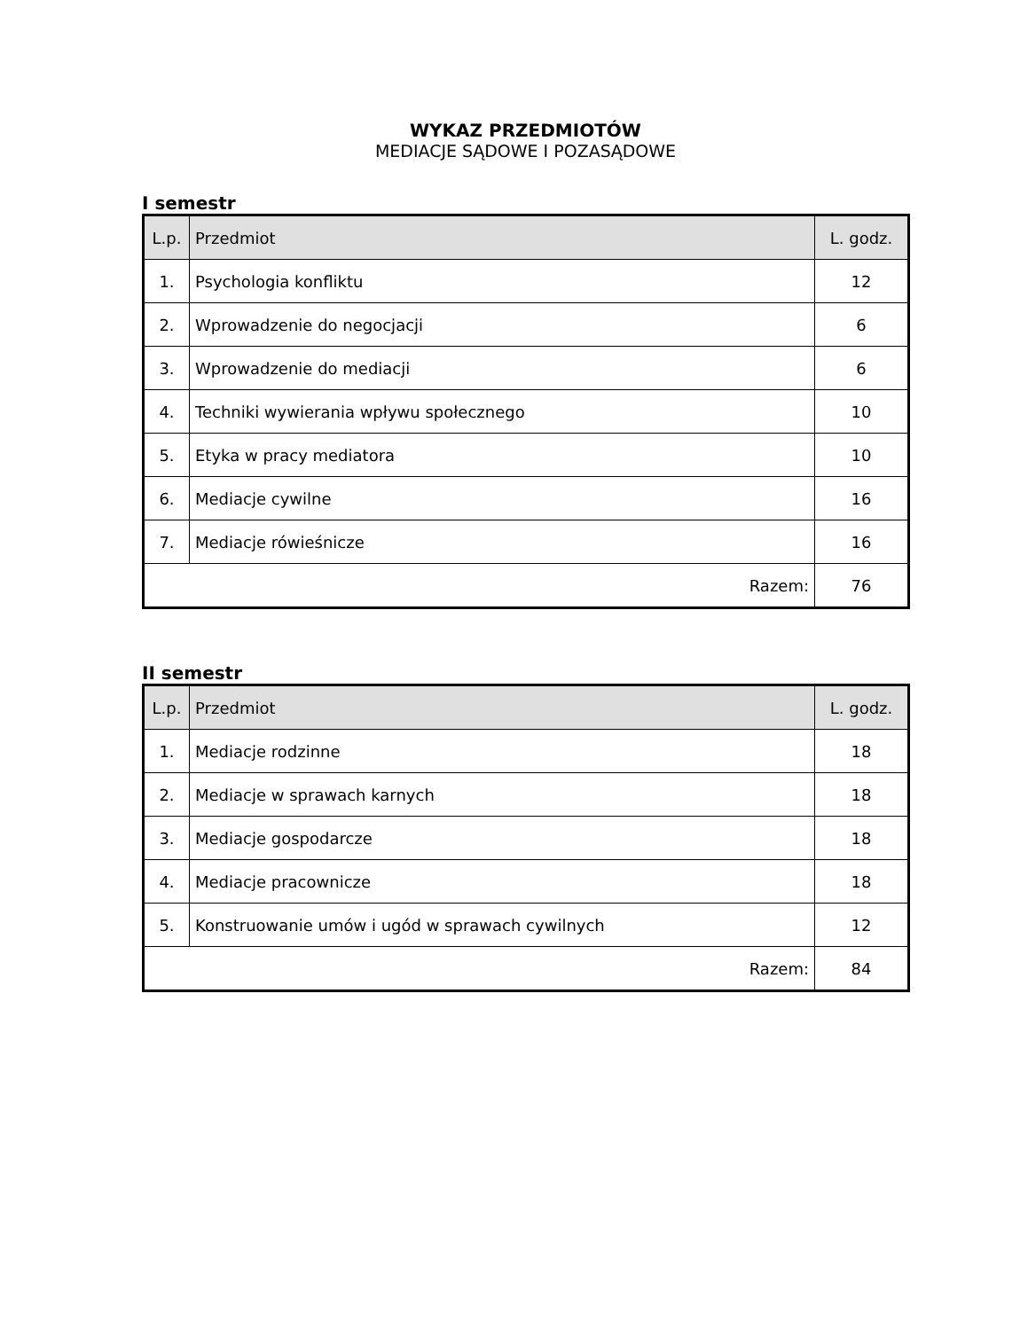WYKAZ PRZEDMIOTÓW
MEDIACJE SĄDOWE I POZASĄDOWE
I semestr
| L.p. | Przedmiot | L. godz. |
| --- | --- | --- |
| 1. | Psychologia konfliktu | 12 |
| 2. | Wprowadzenie do negocjacji | 6 |
| 3. | Wprowadzenie do mediacji | 6 |
| 4. | Techniki wywierania wpływu społecznego | 10 |
| 5. | Etyka w pracy mediatora | 10 |
| 6. | Mediacje cywilne | 16 |
| 7. | Mediacje rówieśnicze | 16 |
| Razem: | | 76 |
II semestr
| L.p. | Przedmiot | L. godz. |
| --- | --- | --- |
| 1. | Mediacje rodzinne | 18 |
| 2. | Mediacje w sprawach karnych | 18 |
| 3. | Mediacje gospodarcze | 18 |
| 4. | Mediacje pracownicze | 18 |
| 5. | Konstruowanie umów i ugód w sprawach cywilnych | 12 |
| Razem: | | 84 |